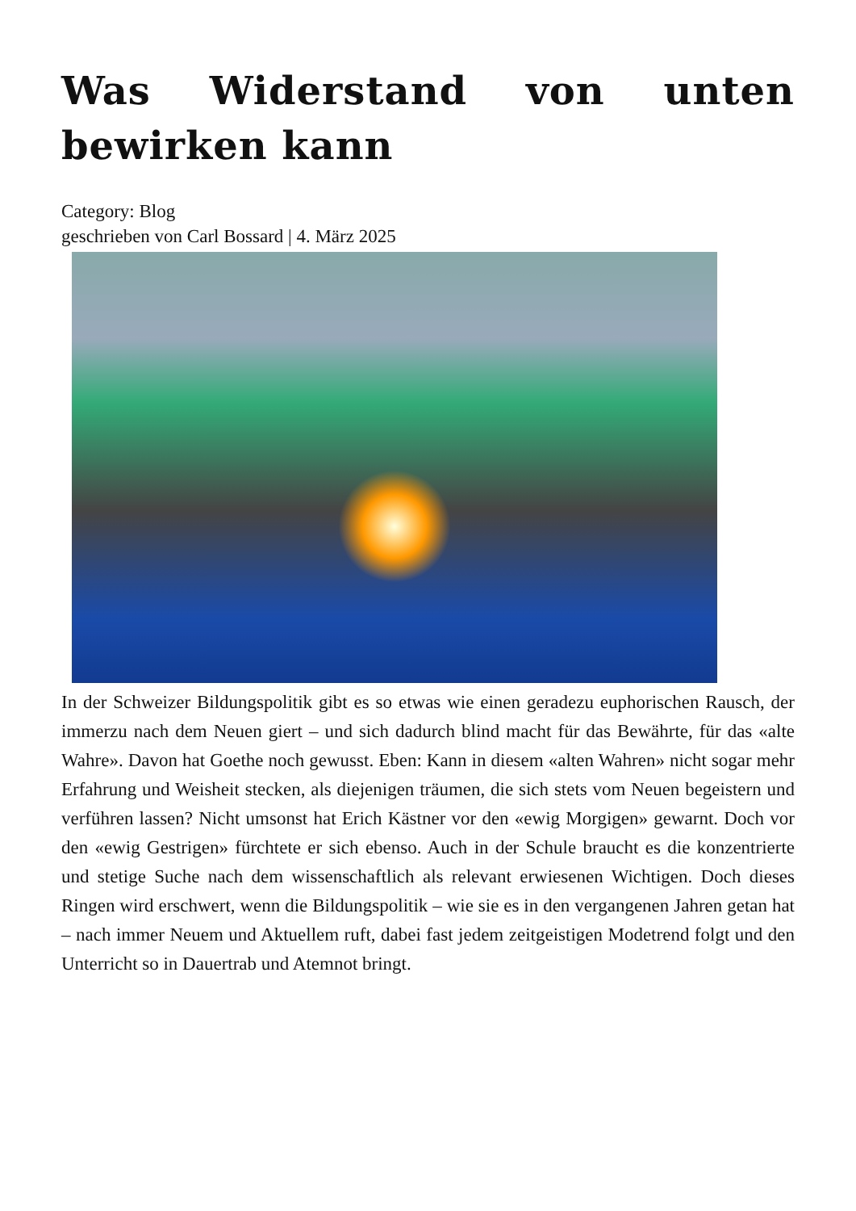Was Widerstand von unten bewirken kann
Category: Blog
geschrieben von Carl Bossard | 4. März 2025
In der Schweizer Bildungspolitik gibt es so etwas wie einen geradezu euphorischen Rausch, der immerzu nach dem Neuen giert – und sich dadurch blind macht für das Bewährte, für das «alte Wahre». Davon hat Goethe noch gewusst. Eben: Kann in diesem «alten Wahren» nicht sogar mehr Erfahrung und Weisheit stecken, als diejenigen träumen, die sich stets vom Neuen begeistern und verführen lassen? Nicht umsonst hat Erich Kästner vor den «ewig Morgigen» gewarnt. Doch vor den «ewig Gestrigen» fürchtete er sich ebenso. Auch in der Schule braucht es die konzentrierte und stetige Suche nach dem wissenschaftlich als relevant erwiesenen Wichtigen. Doch dieses Ringen wird erschwert, wenn die Bildungspolitik – wie sie es in den vergangenen Jahren getan hat – nach immer Neuem und Aktuellem ruft, dabei fast jedem zeitgeistigen Modetrend folgt und den Unterricht so in Dauertrab und Atemnot bringt.